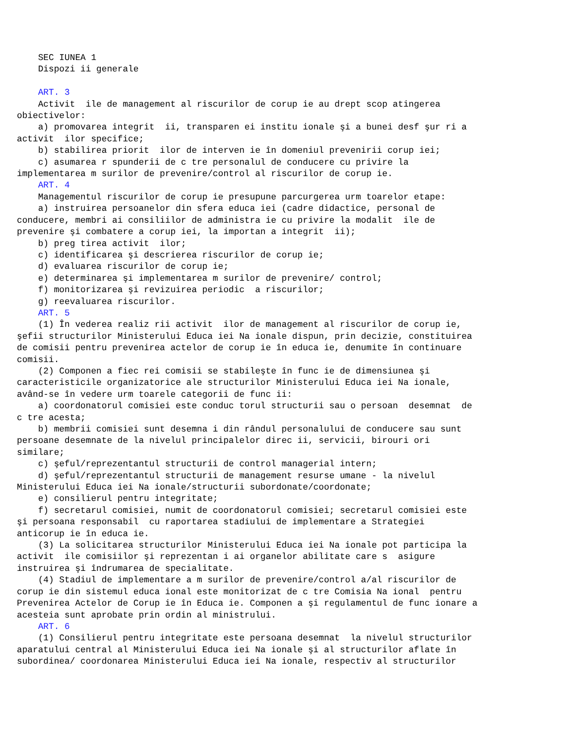SEC IUNEA 1
    Dispozi ii generale

    ART. 3
    Activit  ile de management al riscurilor de corup ie au drept scop atingerea
obiectivelor:
    a) promovarea integrit  ii, transparen ei institu ionale şi a bunei desf şur ri a
activit  ilor specifice;
    b) stabilirea priorit  ilor de interven ie în domeniul prevenirii corup iei;
    c) asumarea r spunderii de c tre personalul de conducere cu privire la
implementarea m surilor de prevenire/control al riscurilor de corup ie.
    ART. 4
    Managementul riscurilor de corup ie presupune parcurgerea urm toarelor etape:
    a) instruirea persoanelor din sfera educa iei (cadre didactice, personal de
conducere, membri ai consiliilor de administra ie cu privire la modalit  ile de
prevenire şi combatere a corup iei, la importan a integrit  ii);
    b) preg tirea activit  ilor;
    c) identificarea şi descrierea riscurilor de corup ie;
    d) evaluarea riscurilor de corup ie;
    e) determinarea şi implementarea m surilor de prevenire/ control;
    f) monitorizarea şi revizuirea periodic  a riscurilor;
    g) reevaluarea riscurilor.
    ART. 5
    (1) În vederea realiz rii activit  ilor de management al riscurilor de corup ie,
şefii structurilor Ministerului Educa iei Na ionale dispun, prin decizie, constituirea
de comisii pentru prevenirea actelor de corup ie în educa ie, denumite în continuare
comisii.
    (2) Componen a fiec rei comisii se stabileşte în func ie de dimensiunea şi
caracteristicile organizatorice ale structurilor Ministerului Educa iei Na ionale,
având-se în vedere urm toarele categorii de func ii:
    a) coordonatorul comisiei este conduc torul structurii sau o persoan  desemnat  de
c tre acesta;
    b) membrii comisiei sunt desemna i din rândul personalului de conducere sau sunt
persoane desemnate de la nivelul principalelor direc ii, servicii, birouri ori
similare;
    c) şeful/reprezentantul structurii de control managerial intern;
    d) şeful/reprezentantul structurii de management resurse umane - la nivelul
Ministerului Educa iei Na ionale/structurii subordonate/coordonate;
    e) consilierul pentru integritate;
    f) secretarul comisiei, numit de coordonatorul comisiei; secretarul comisiei este
şi persoana responsabil  cu raportarea stadiului de implementare a Strategiei
anticorup ie în educa ie.
    (3) La solicitarea structurilor Ministerului Educa iei Na ionale pot participa la
activit  ile comisiilor şi reprezentan i ai organelor abilitate care s  asigure
instruirea şi îndrumarea de specialitate.
    (4) Stadiul de implementare a m surilor de prevenire/control a/al riscurilor de
corup ie din sistemul educa ional este monitorizat de c tre Comisia Na ional  pentru
Prevenirea Actelor de Corup ie în Educa ie. Componen a şi regulamentul de func ionare a
acesteia sunt aprobate prin ordin al ministrului.
    ART. 6
    (1) Consilierul pentru integritate este persoana desemnat  la nivelul structurilor
aparatului central al Ministerului Educa iei Na ionale şi al structurilor aflate în
subordinea/ coordonarea Ministerului Educa iei Na ionale, respectiv al structurilor